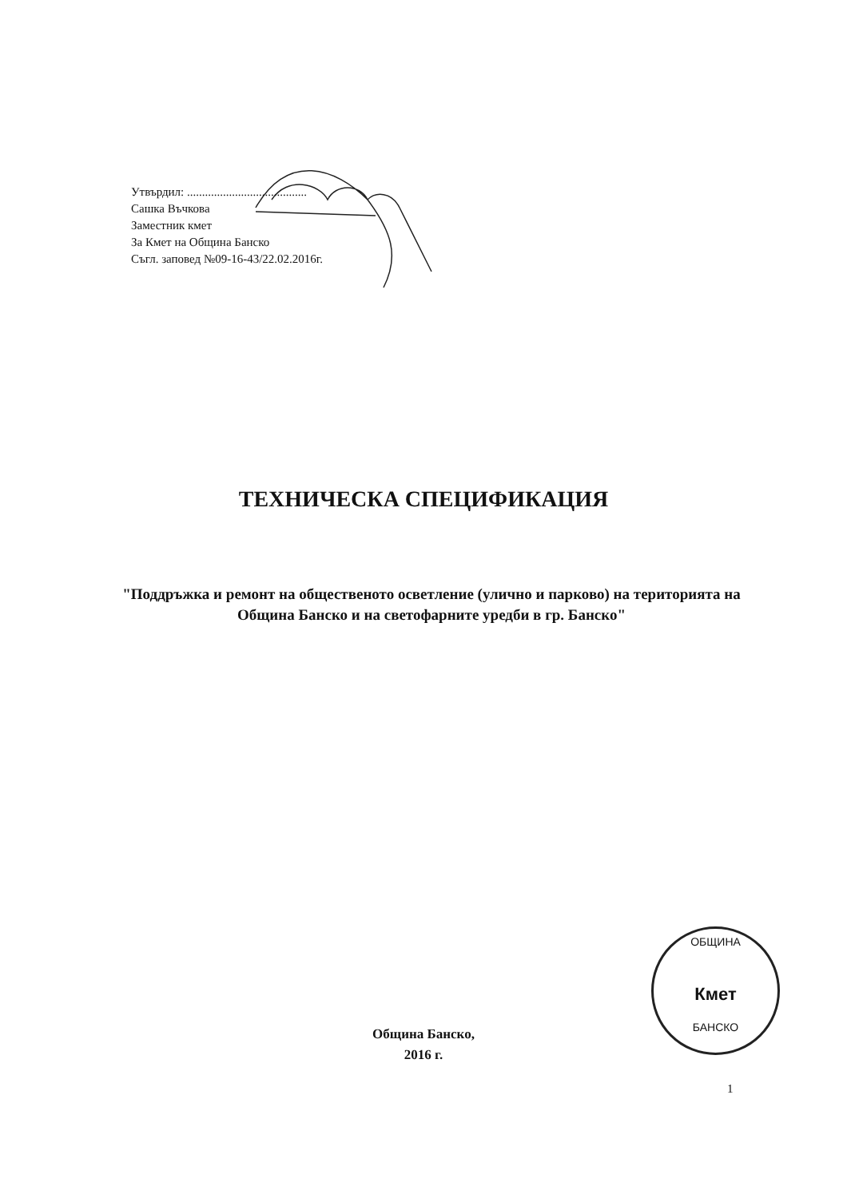Утвърдил: ........................................
Сашка Въчкова
Заместник кмет
За Кмет на Община Банско
Съгл. заповед №09-16-43/22.02.2016г.
ТЕХНИЧЕСКА СПЕЦИФИКАЦИЯ
"Поддръжка и ремонт на общественото осветление (улично и парково) на територията на Община Банско и на светофарните уредби в гр. Банско"
ОБЩИНА
Кмет
БАНСКО
Община Банско,
2016 г.
1